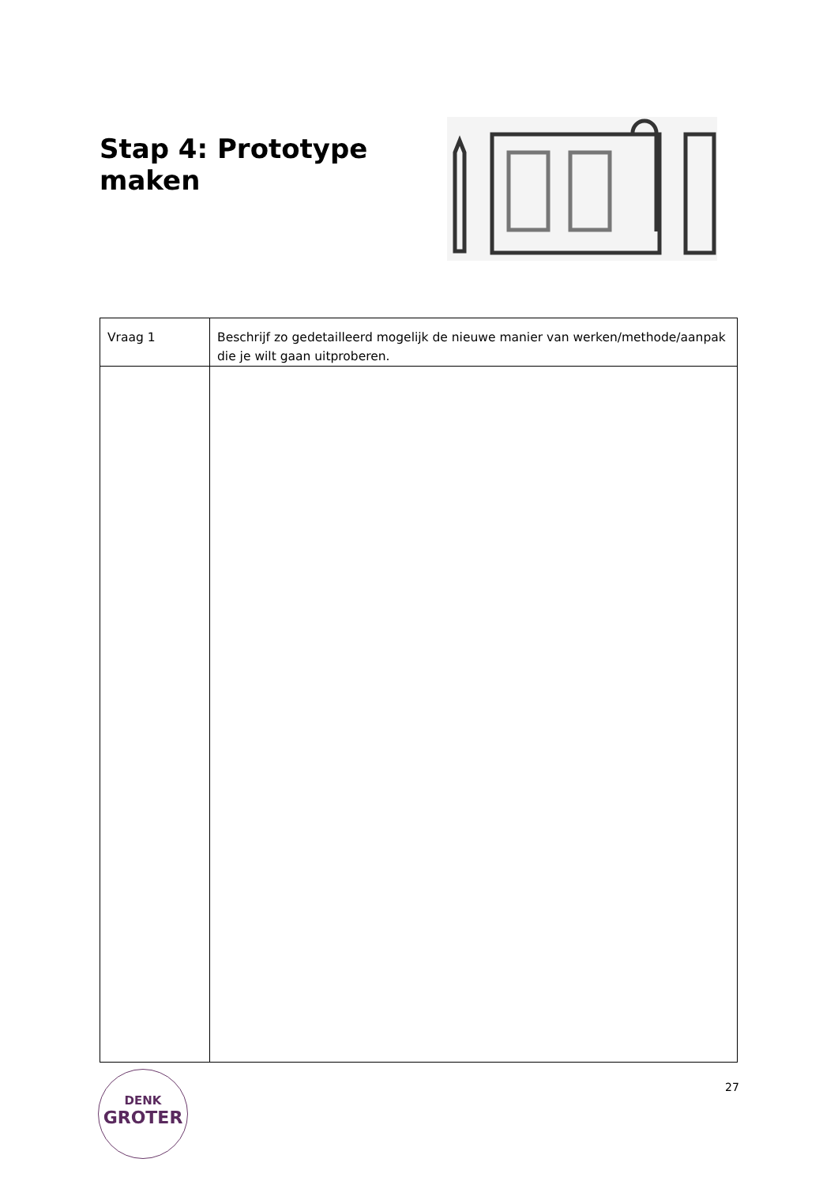Stap 4: Prototype maken
| Vraag 1 | Beschrijf zo gedetailleerd mogelijk de nieuwe manier van werken/methode/aanpak die je wilt gaan uitproberen. |
DENK
GROTER
27